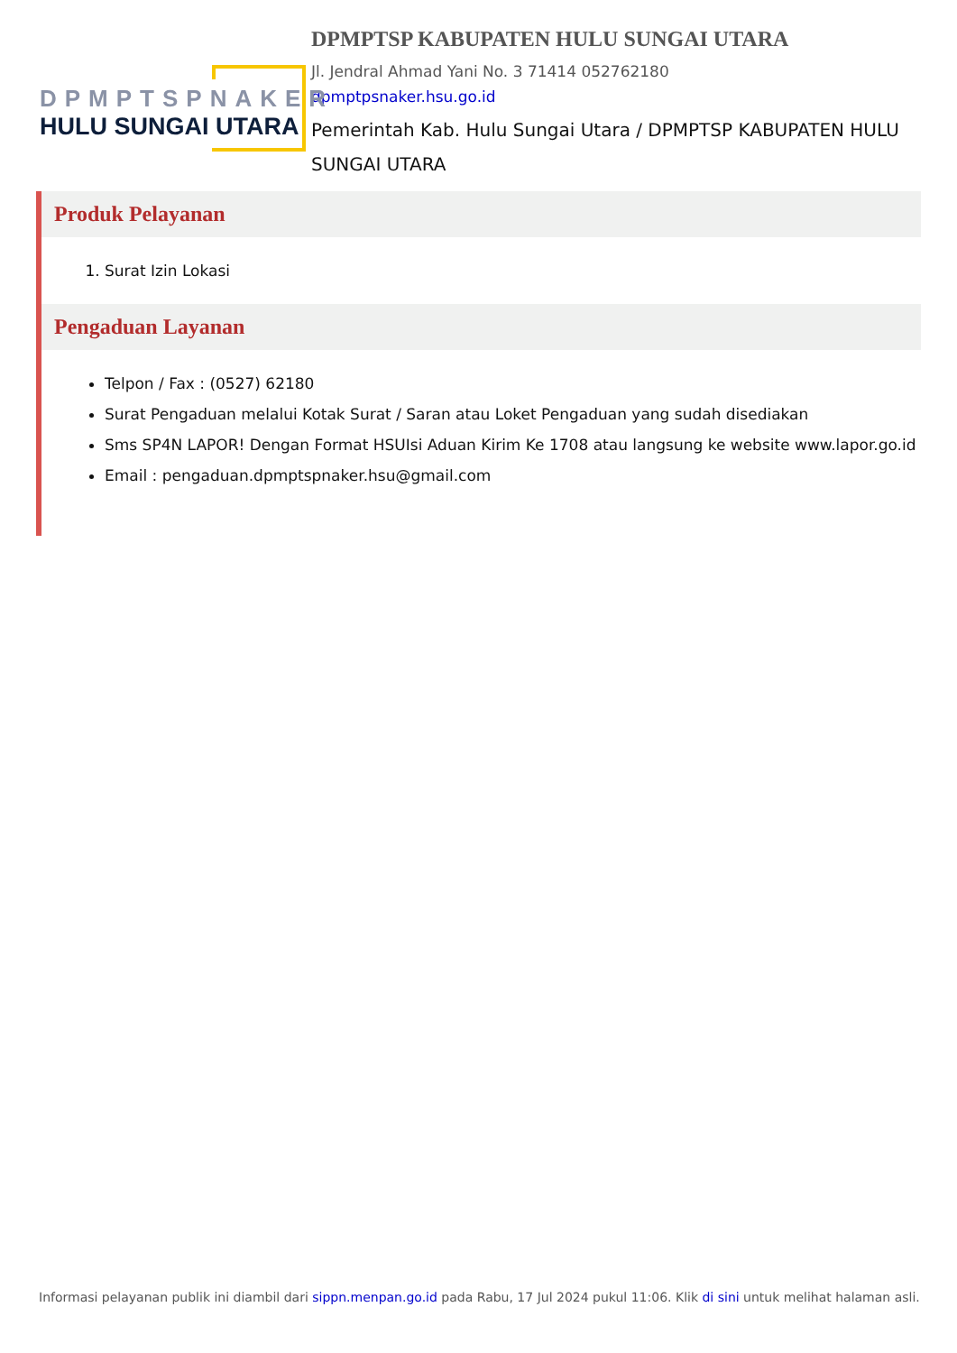DPMPTSPNAKER
HULU SUNGAI UTARA
DPMPTSP KABUPATEN HULU SUNGAI UTARA
Jl. Jendral Ahmad Yani No. 3 71414 052762180
dpmptpsnaker.hsu.go.id
Pemerintah Kab. Hulu Sungai Utara / DPMPTSP KABUPATEN HULU SUNGAI UTARA
Produk Pelayanan
1. Surat Izin Lokasi
Pengaduan Layanan
Telpon / Fax : (0527) 62180
Surat Pengaduan melalui Kotak Surat / Saran atau Loket Pengaduan yang sudah disediakan
Sms SP4N LAPOR! Dengan Format HSUIsi Aduan Kirim Ke 1708 atau langsung ke website www.lapor.go.id
Email : pengaduan.dpmptspnaker.hsu@gmail.com
Informasi pelayanan publik ini diambil dari sippn.menpan.go.id pada Rabu, 17 Jul 2024 pukul 11:06. Klik di sini untuk melihat halaman asli.